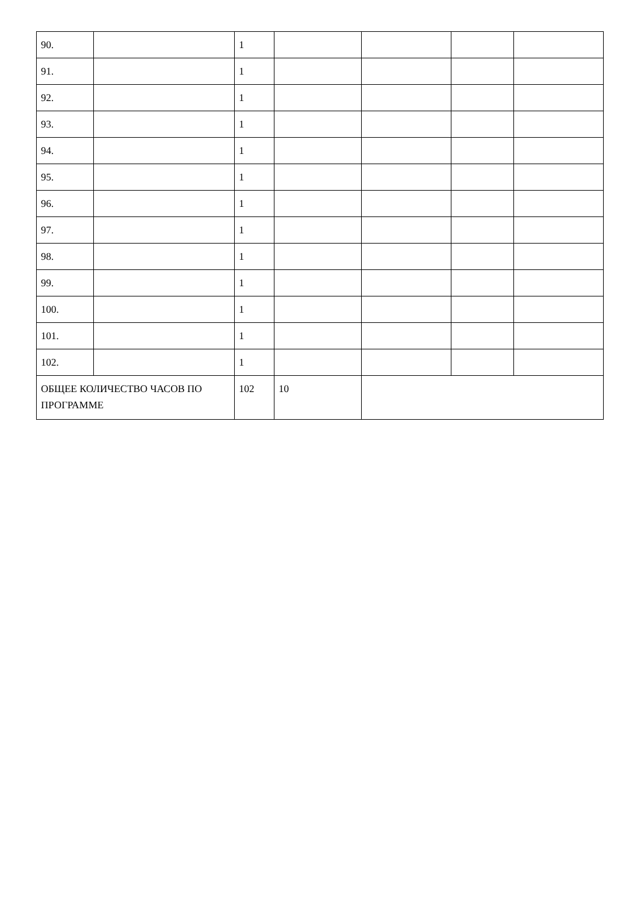| 90. | | 1 | | | | |
| 91. | | 1 | | | | |
| 92. | | 1 | | | | |
| 93. | | 1 | | | | |
| 94. | | 1 | | | | |
| 95. | | 1 | | | | |
| 96. | | 1 | | | | |
| 97. | | 1 | | | | |
| 98. | | 1 | | | | |
| 99. | | 1 | | | | |
| 100. | | 1 | | | | |
| 101. | | 1 | | | | |
| 102. | | 1 | | | | |
| ОБЩЕЕ КОЛИЧЕСТВО ЧАСОВ ПО ПРОГРАММЕ | | 102 | 10 | | | |